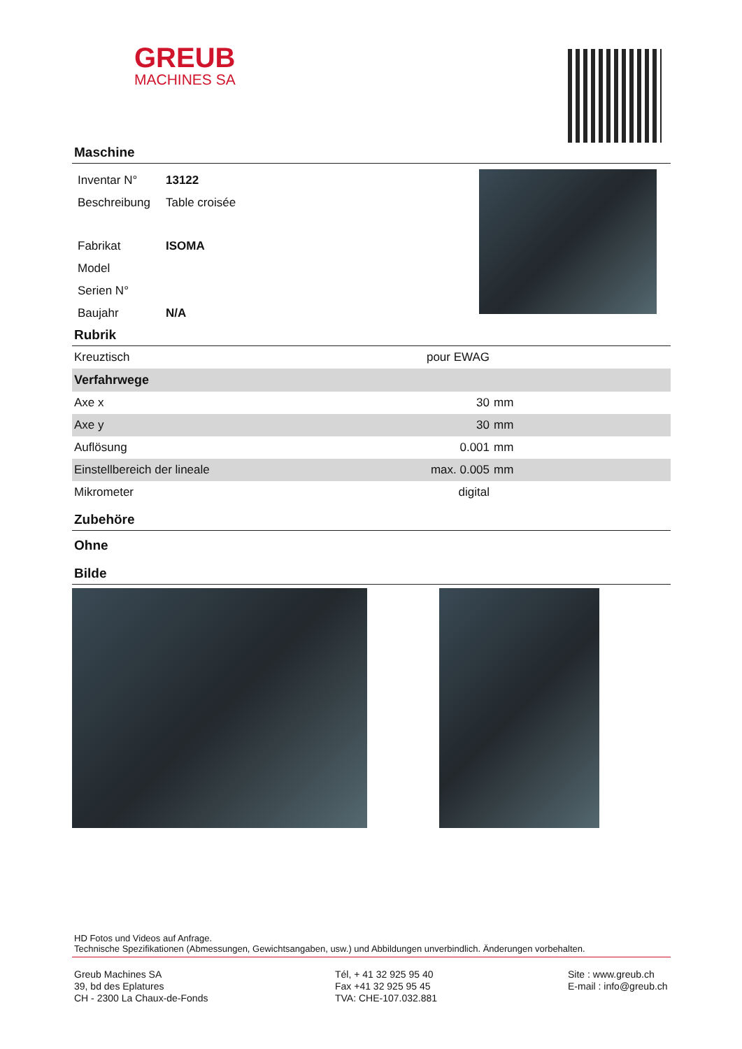GREUB
MACHINES SA
Maschine
| Inventar N° | 13122 |
| Beschreibung | Table croisée |
| Fabrikat | ISOMA |
| Model | |
| Serien N° | |
| Baujahr | N/A |
Rubrik
| Kreuztisch | pour EWAG | |
| Verfahrwege | | |
| Axe x | 30 | mm |
| Axe y | 30 | mm |
| Auflösung | 0.001 | mm |
| Einstellbereich der lineale | max. 0.005 | mm |
| Mikrometer | digital | |
Zubehöre
Ohne
Bilde
HD Fotos und Videos auf Anfrage.
Technische Spezifikationen (Abmessungen, Gewichtsangaben, usw.) und Abbildungen unverbindlich. Änderungen vorbehalten.
Greub Machines SA
39, bd des Eplatures
CH - 2300 La Chaux-de-Fonds
Tél, + 41 32 925 95 40
Fax +41 32 925 95 45
TVA: CHE-107.032.881
Site : www.greub.ch
E-mail : info@greub.ch